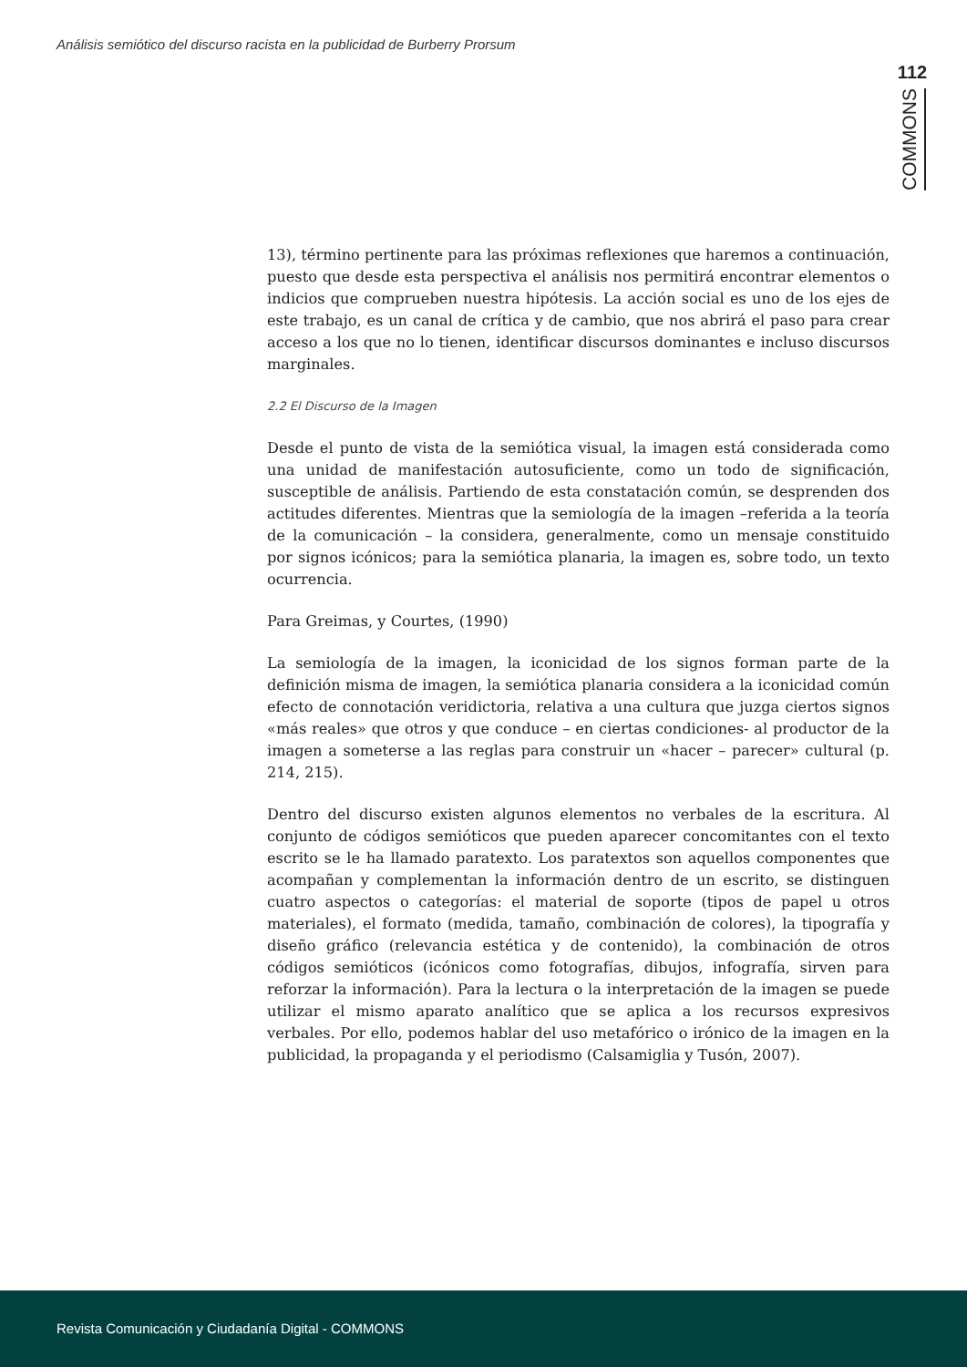Análisis semiótico del discurso racista en la publicidad de Burberry Prorsum
112
COMMONS
13), término pertinente para las próximas reflexiones que haremos a continuación, puesto que desde esta perspectiva el análisis nos permitirá encontrar elementos o indicios que comprueben nuestra hipótesis. La acción social es uno de los ejes de este trabajo, es un canal de crítica y de cambio, que nos abrirá el paso para crear acceso a los que no lo tienen, identificar discursos dominantes e incluso discursos marginales.
2.2 El Discurso de la Imagen
Desde el punto de vista de la semiótica visual, la imagen está considerada como una unidad de manifestación autosuficiente, como un todo de significación, susceptible de análisis. Partiendo de esta constatación común, se desprenden dos actitudes diferentes. Mientras que la semiología de la imagen –referida a la teoría de la comunicación – la considera, generalmente, como un mensaje constituido por signos icónicos; para la semiótica planaria, la imagen es, sobre todo, un texto ocurrencia.
Para Greimas, y Courtes, (1990)
La semiología de la imagen, la iconicidad de los signos forman parte de la definición misma de imagen, la semiótica planaria considera a la iconicidad común efecto de connotación veridictoria, relativa a una cultura que juzga ciertos signos «más reales» que otros y que conduce – en ciertas condiciones- al productor de la imagen a someterse a las reglas para construir un «hacer – parecer» cultural (p. 214, 215).
Dentro del discurso existen algunos elementos no verbales de la escritura. Al conjunto de códigos semióticos que pueden aparecer concomitantes con el texto escrito se le ha llamado paratexto. Los paratextos son aquellos componentes que acompañan y complementan la información dentro de un escrito, se distinguen cuatro aspectos o categorías: el material de soporte (tipos de papel u otros materiales), el formato (medida, tamaño, combinación de colores), la tipografía y diseño gráfico (relevancia estética y de contenido), la combinación de otros códigos semióticos (icónicos como fotografías, dibujos, infografía, sirven para reforzar la información). Para la lectura o la interpretación de la imagen se puede utilizar el mismo aparato analítico que se aplica a los recursos expresivos verbales. Por ello, podemos hablar del uso metafórico o irónico de la imagen en la publicidad, la propaganda y el periodismo (Calsamiglia y Tusón, 2007).
Revista Comunicación y Ciudadanía Digital - COMMONS